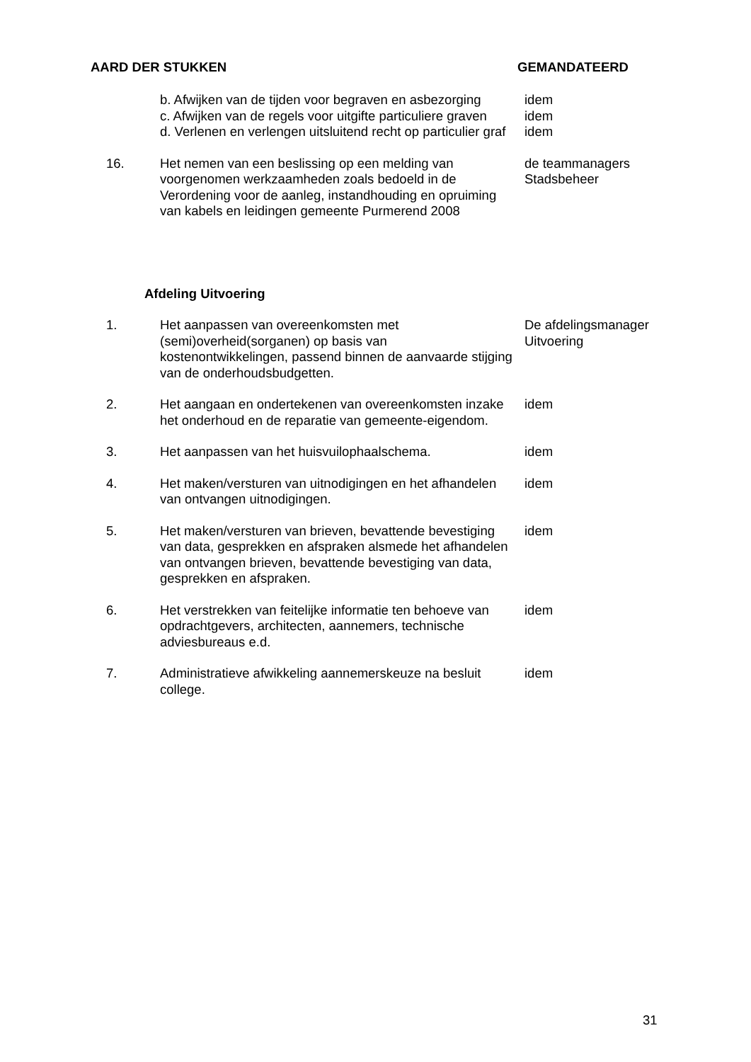AARD DER STUKKEN GEMANDATEERD
b. Afwijken van de tijden voor begraven en asbezorging
c. Afwijken van de regels voor uitgifte particuliere graven
d. Verlenen en verlengen uitsluitend recht op particulier graf
idem
idem
idem
16. Het nemen van een beslissing op een melding van voorgenomen werkzaamheden zoals bedoeld in de Verordening voor de aanleg, instandhouding en opruiming van kabels en leidingen gemeente Purmerend 2008
de teammanagers
Stadsbeheer
Afdeling Uitvoering
1. Het aanpassen van overeenkomsten met (semi)overheid(sorganen) op basis van kostenontwikkelingen, passend binnen de aanvaarde stijging van de onderhoudsbudgetten.
De afdelingsmanager
Uitvoering
2. Het aangaan en ondertekenen van overeenkomsten inzake het onderhoud en de reparatie van gemeente-eigendom.
idem
3. Het aanpassen van het huisvuilophaalschema. idem
4. Het maken/versturen van uitnodigingen en het afhandelen van ontvangen uitnodigingen.
idem
5. Het maken/versturen van brieven, bevattende bevestiging van data, gesprekken en afspraken alsmede het afhandelen van ontvangen brieven, bevattende bevestiging van data, gesprekken en afspraken.
idem
6. Het verstrekken van feitelijke informatie ten behoeve van opdrachtgevers, architecten, aannemers, technische adviesbureaus e.d.
idem
7. Administratieve afwikkeling aannemerskeuze na besluit college.
idem
31